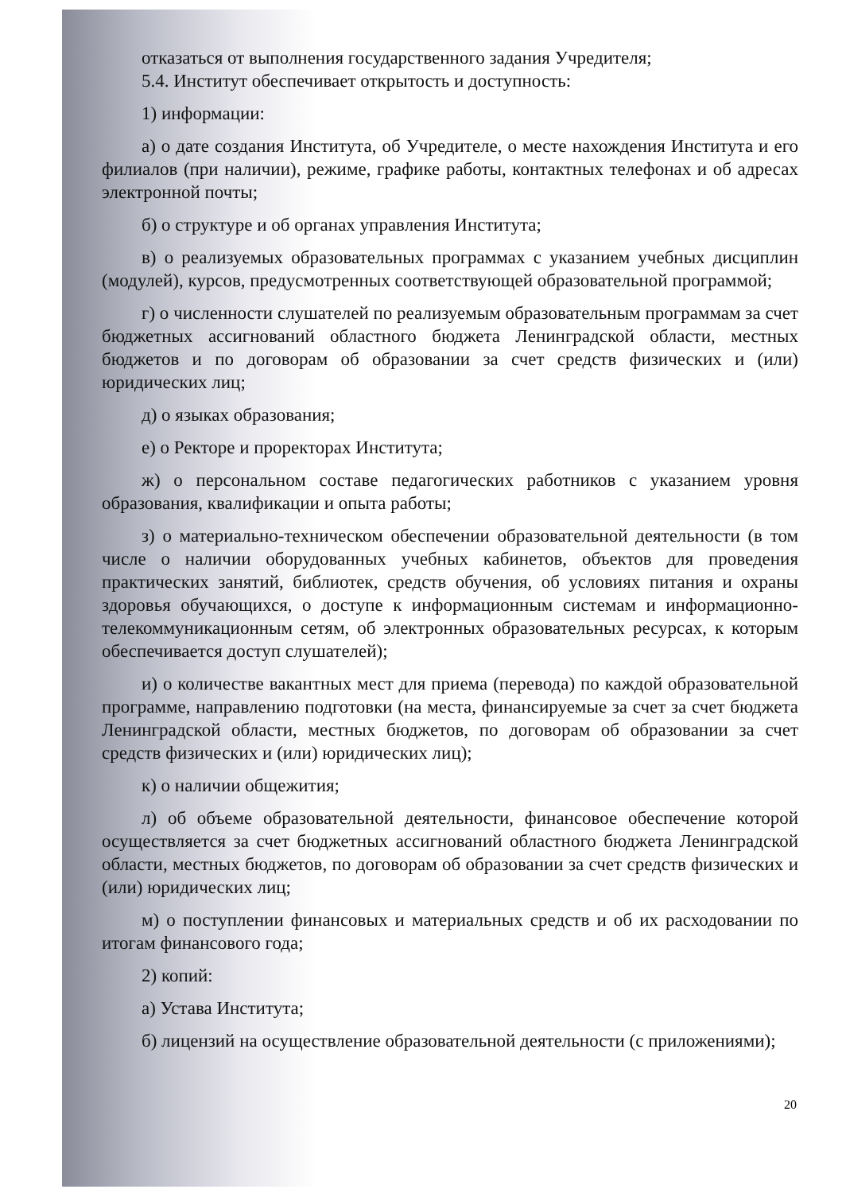отказаться от выполнения государственного задания Учредителя;
5.4. Институт обеспечивает открытость и доступность:
1) информации:
а) о дате создания Института, об Учредителе, о месте нахождения Института и его филиалов (при наличии), режиме, графике работы, контактных телефонах и об адресах электронной почты;
б) о структуре и об органах управления Института;
в) о реализуемых образовательных программах с указанием учебных дисциплин (модулей), курсов, предусмотренных соответствующей образовательной программой;
г) о численности слушателей по реализуемым образовательным программам за счет бюджетных ассигнований областного бюджета Ленинградской области, местных бюджетов и по договорам об образовании за счет средств физических и (или) юридических лиц;
д) о языках образования;
е) о Ректоре и проректорах Института;
ж) о персональном составе педагогических работников с указанием уровня образования, квалификации и опыта работы;
з) о материально-техническом обеспечении образовательной деятельности (в том числе о наличии оборудованных учебных кабинетов, объектов для проведения практических занятий, библиотек, средств обучения, об условиях питания и охраны здоровья обучающихся, о доступе к информационным системам и информационно-телекоммуникационным сетям, об электронных образовательных ресурсах, к которым обеспечивается доступ слушателей);
и) о количестве вакантных мест для приема (перевода) по каждой образовательной программе, направлению подготовки (на места, финансируемые за счет за счет бюджета Ленинградской области, местных бюджетов, по договорам об образовании за счет средств физических и (или) юридических лиц);
к) о наличии общежития;
л) об объеме образовательной деятельности, финансовое обеспечение которой осуществляется за счет бюджетных ассигнований областного бюджета Ленинградской области, местных бюджетов, по договорам об образовании за счет средств физических и (или) юридических лиц;
м) о поступлении финансовых и материальных средств и об их расходовании по итогам финансового года;
2) копий:
а) Устава Института;
б) лицензий на осуществление образовательной деятельности (с приложениями);
20